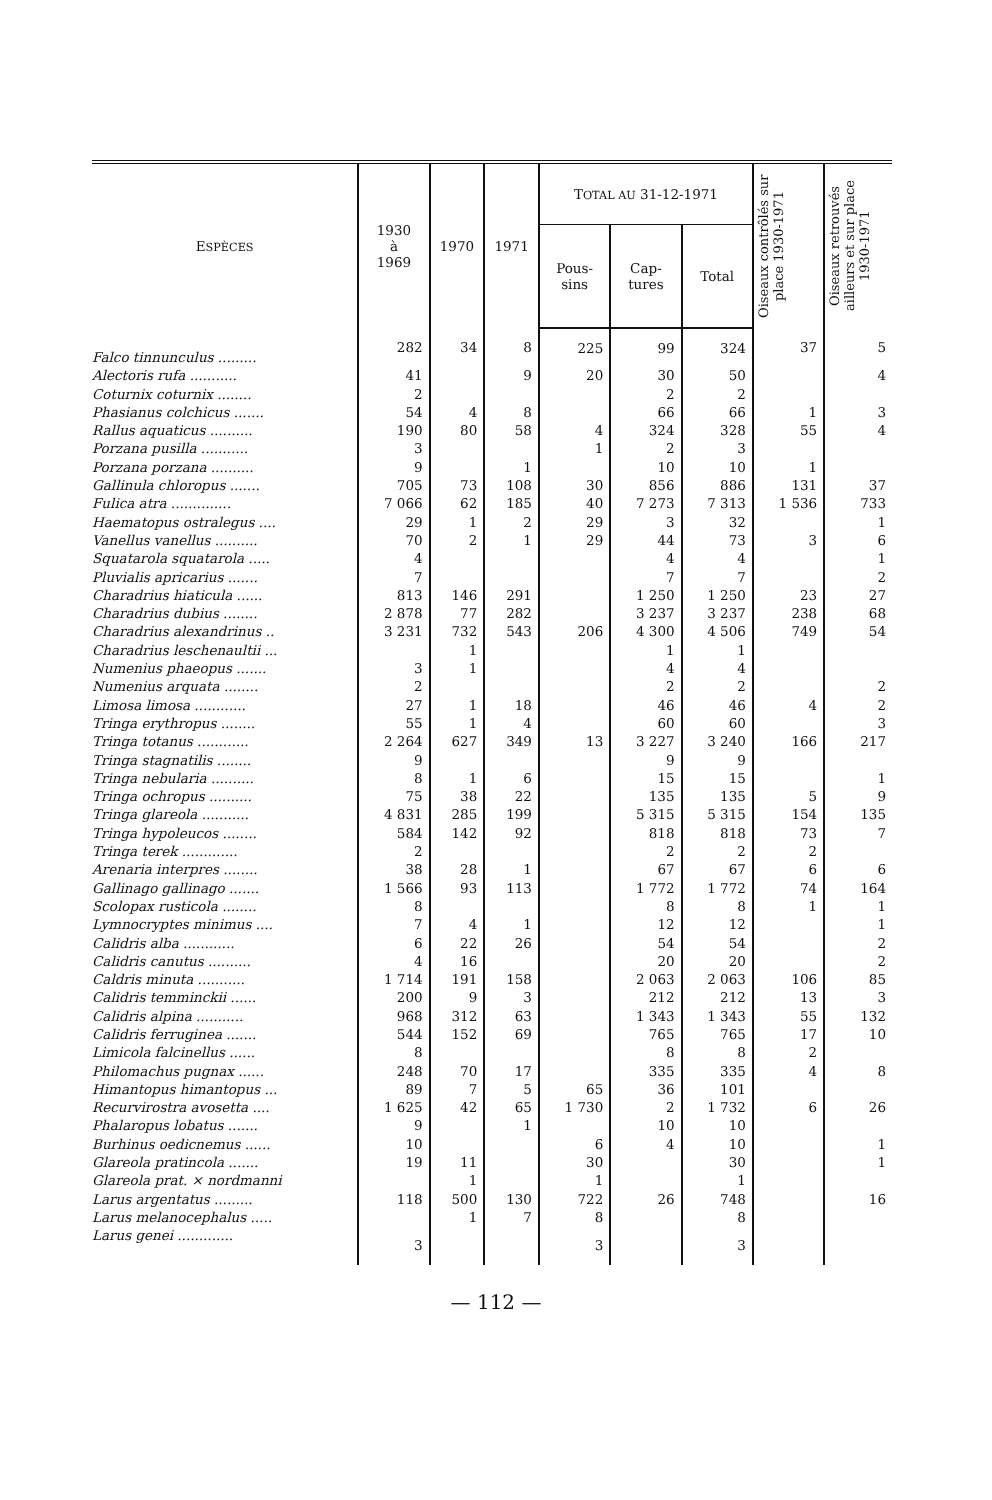| E SPÈCES | 1930 à 1969 | 1970 | 1971 | T OTAL AU 31-12-1971 | | | Oiseaux contrôlés sur place 1930-1971 | Oiseaux retrouvés ailleurs et sur place 1930-1971 |
| --- | --- | --- | --- | --- | --- | --- | --- | --- |
| | | | | Pous- sins | Cap- tures | Total | | |
| Falco tinnunculus ......... | 282 | 34 | 8 | 225 | 99 | 324 | 37 | 5 |
| Alectoris rufa ........... | 41 | | 9 | 20 | 30 | 50 | | 4 |
| Coturnix coturnix ........ | 2 | | | | 2 | 2 | | |
| Phasianus colchicus ....... | 54 | 4 | 8 | | 66 | 66 | 1 | 3 |
| Rallus aquaticus .......... | 190 | 80 | 58 | 4 | 324 | 328 | 55 | 4 |
| Porzana pusilla ........... | 3 | | | 1 | 2 | 3 | | |
| Porzana porzana .......... | 9 | | 1 | | 10 | 10 | 1 | |
| Gallinula chloropus ....... | 705 | 73 | 108 | 30 | 856 | 886 | 131 | 37 |
| Fulica atra .............. | 7 066 | 62 | 185 | 40 | 7 273 | 7 313 | 1 536 | 733 |
| Haematopus ostralegus .... | 29 | 1 | 2 | 29 | 3 | 32 | | 1 |
| Vanellus vanellus .......... | 70 | 2 | 1 | 29 | 44 | 73 | 3 | 6 |
| Squatarola squatarola ..... | 4 | | | | 4 | 4 | | 1 |
| Pluvialis apricarius ....... | 7 | | | | 7 | 7 | | 2 |
| Charadrius hiaticula ...... | 813 | 146 | 291 | | 1 250 | 1 250 | 23 | 27 |
| Charadrius dubius ........ | 2 878 | 77 | 282 | | 3 237 | 3 237 | 238 | 68 |
| Charadrius alexandrinus .. | 3 231 | 732 | 543 | 206 | 4 300 | 4 506 | 749 | 54 |
| Charadrius leschenaultii ... | | 1 | | | 1 | 1 | | |
| Numenius phaeopus ....... | 3 | 1 | | | 4 | 4 | | |
| Numenius arquata ........ | 2 | | | | 2 | 2 | | 2 |
| Limosa limosa ............ | 27 | 1 | 18 | | 46 | 46 | 4 | 2 |
| Tringa erythropus ........ | 55 | 1 | 4 | | 60 | 60 | | 3 |
| Tringa totanus ............ | 2 264 | 627 | 349 | 13 | 3 227 | 3 240 | 166 | 217 |
| Tringa stagnatilis ........ | 9 | | | | 9 | 9 | | |
| Tringa nebularia .......... | 8 | 1 | 6 | | 15 | 15 | | 1 |
| Tringa ochropus .......... | 75 | 38 | 22 | | 135 | 135 | 5 | 9 |
| Tringa glareola ........... | 4 831 | 285 | 199 | | 5 315 | 5 315 | 154 | 135 |
| Tringa hypoleucos ........ | 584 | 142 | 92 | | 818 | 818 | 73 | 7 |
| Tringa terek ............. | 2 | | | | 2 | 2 | 2 | |
| Arenaria interpres ........ | 38 | 28 | 1 | | 67 | 67 | 6 | 6 |
| Gallinago gallinago ....... | 1 566 | 93 | 113 | | 1 772 | 1 772 | 74 | 164 |
| Scolopax rusticola ........ | 8 | | | | 8 | 8 | 1 | 1 |
| Lymnocryptes minimus .... | 7 | 4 | 1 | | 12 | 12 | | 1 |
| Calidris alba ............ | 6 | 22 | 26 | | 54 | 54 | | 2 |
| Calidris canutus .......... | 4 | 16 | | | 20 | 20 | | 2 |
| Caldris minuta ........... | 1 714 | 191 | 158 | | 2 063 | 2 063 | 106 | 85 |
| Calidris temminckii ...... | 200 | 9 | 3 | | 212 | 212 | 13 | 3 |
| Calidris alpina ........... | 968 | 312 | 63 | | 1 343 | 1 343 | 55 | 132 |
| Calidris ferruginea ....... | 544 | 152 | 69 | | 765 | 765 | 17 | 10 |
| Limicola falcinellus ...... | 8 | | | | 8 | 8 | 2 | |
| Philomachus pugnax ...... | 248 | 70 | 17 | | 335 | 335 | 4 | 8 |
| Himantopus himantopus ... | 89 | 7 | 5 | 65 | 36 | 101 | | |
| Recurvirostra avosetta .... | 1 625 | 42 | 65 | 1 730 | 2 | 1 732 | 6 | 26 |
| Phalaropus lobatus ....... | 9 | | 1 | | 10 | 10 | | |
| Burhinus oedicnemus ...... | 10 | | | 6 | 4 | 10 | | 1 |
| Glareola pratincola ....... | 19 | 11 | | 30 | | 30 | | 1 |
| Glareola prat. × nordmanni | | 1 | | 1 | | 1 | | |
| Larus argentatus ......... | 118 | 500 | 130 | 722 | 26 | 748 | | 16 |
| Larus melanocephalus ..... | | 1 | 7 | 8 | | 8 | | |
| Larus genei ............. | 3 | | | 3 | | 3 | | |
— 112 —